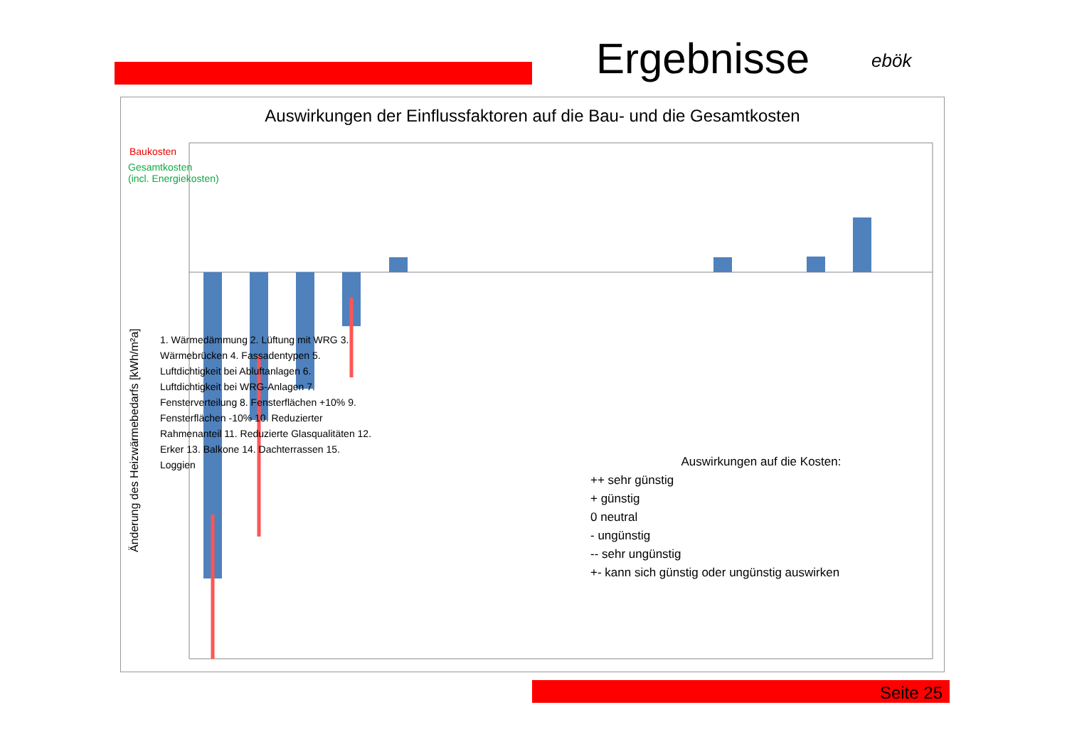Ergebnisse ebök
Auswirkungen der Einflussfaktoren auf die Bau- und die Gesamtkosten
Baukosten
Gesamtkosten
(incl. Energiekosten)
Änderung des Heizwärmebedarfs [kWh/m²a]
1. Wärmedämmung 2. Lüftung mit WRG 3. Wärmebrücken 4. Fassadentypen 5. Luftdichtigkeit bei Abluftanlagen 6. Luftdichtigkeit bei WRG-Anlagen 7. Fensterverteilung 8. Fensterflächen +10% 9. Fensterflächen -10% 10. Reduzierter Rahmenanteil 11. Reduzierte Glasqualitäten 12. Erker 13. Balkone 14. Dachterrassen 15. Loggien
Auswirkungen auf die Kosten:
++ sehr günstig
+ günstig
0 neutral
- ungünstig
-- sehr ungünstig
+- kann sich günstig oder ungünstig auswirken
Seite 25